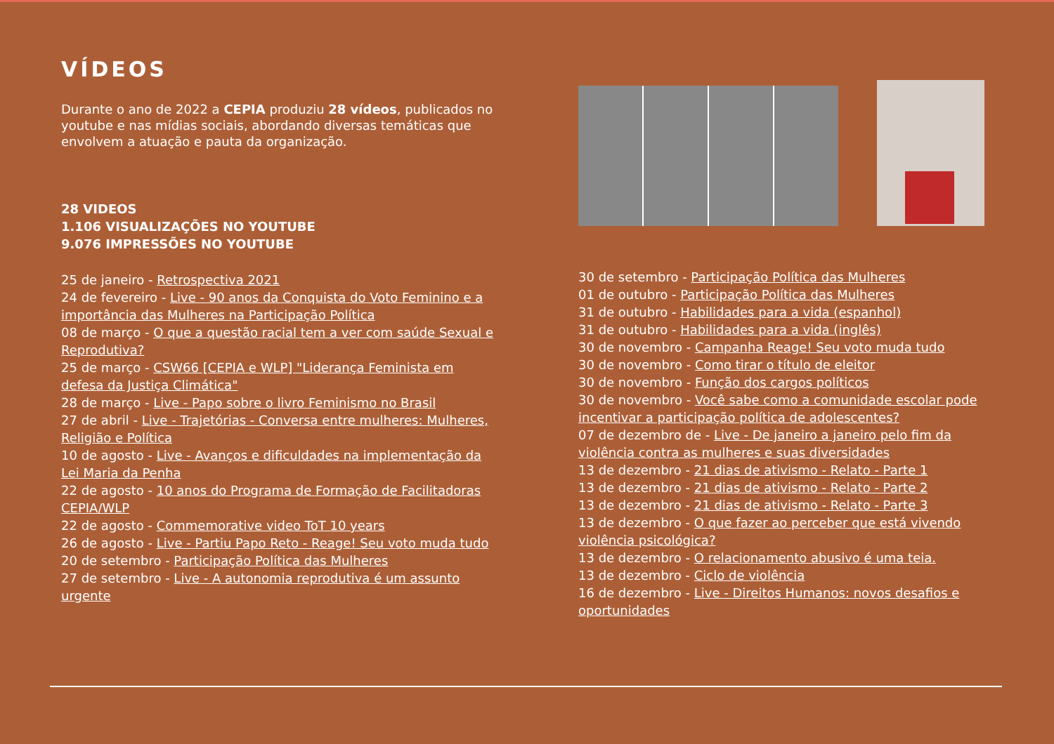VÍDEOS
Durante o ano de 2022 a CEPIA produziu 28 vídeos, publicados no youtube e nas mídias sociais, abordando diversas temáticas que envolvem a atuação e pauta da organização.
28 VIDEOS
1.106 VISUALIZAÇÕES NO YOUTUBE
9.076 IMPRESSÕES NO YOUTUBE
25 de janeiro - Retrospectiva 2021
24 de fevereiro - Live - 90 anos da Conquista do Voto Feminino e a importância das Mulheres na Participação Política
08 de março - O que a questão racial tem a ver com saúde Sexual e Reprodutiva?
25 de março - CSW66 [CEPIA e WLP] "Liderança Feminista em defesa da Justiça Climática"
28 de março - Live - Papo sobre o livro Feminismo no Brasil
27 de abril - Live - Trajetórias - Conversa entre mulheres: Mulheres, Religião e Política
10 de agosto - Live - Avanços e dificuldades na implementação da Lei Maria da Penha
22 de agosto - 10 anos do Programa de Formação de Facilitadoras CEPIA/WLP
22 de agosto - Commemorative video ToT 10 years
26 de agosto - Live - Partiu Papo Reto - Reage! Seu voto muda tudo
20 de setembro - Participação Política das Mulheres
27 de setembro - Live - A autonomia reprodutiva é um assunto urgente
30 de setembro - Participação Política das Mulheres
01 de outubro - Participação Política das Mulheres
31 de outubro - Habilidades para a vida (espanhol)
31 de outubro - Habilidades para a vida (inglês)
30 de novembro - Campanha Reage! Seu voto muda tudo
30 de novembro - Como tirar o título de eleitor
30 de novembro - Função dos cargos políticos
30 de novembro - Você sabe como a comunidade escolar pode incentivar a participação política de adolescentes?
07 de dezembro de - Live - De janeiro a janeiro pelo fim da violência contra as mulheres e suas diversidades
13 de dezembro - 21 dias de ativismo - Relato - Parte 1
13 de dezembro - 21 dias de ativismo - Relato - Parte 2
13 de dezembro - 21 dias de ativismo - Relato - Parte 3
13 de dezembro - O que fazer ao perceber que está vivendo violência psicológica?
13 de dezembro - O relacionamento abusivo é uma teia.
13 de dezembro - Ciclo de violência
16 de dezembro - Live - Direitos Humanos: novos desafios e oportunidades